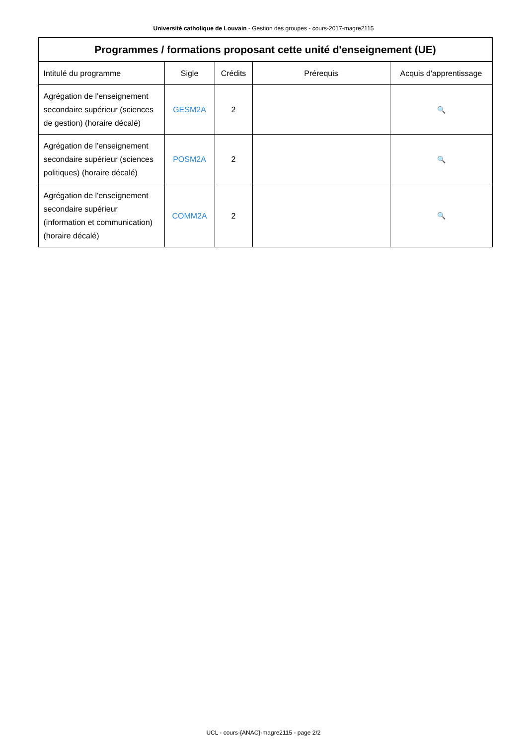Université catholique de Louvain - Gestion des groupes - cours-2017-magre2115
| Programmes / formations proposant cette unité d'enseignement (UE) | | | | |
| --- | --- | --- | --- | --- |
| Intitulé du programme | Sigle | Crédits | Prérequis | Acquis d'apprentissage |
| Agrégation de l'enseignement secondaire supérieur (sciences de gestion) (horaire décalé) | GESM2A | 2 | | 🔍 |
| Agrégation de l'enseignement secondaire supérieur (sciences politiques) (horaire décalé) | POSM2A | 2 | | 🔍 |
| Agrégation de l'enseignement secondaire supérieur (information et communication) (horaire décalé) | COMM2A | 2 | | 🔍 |
UCL - cours-{ANAC}-magre2115 - page 2/2